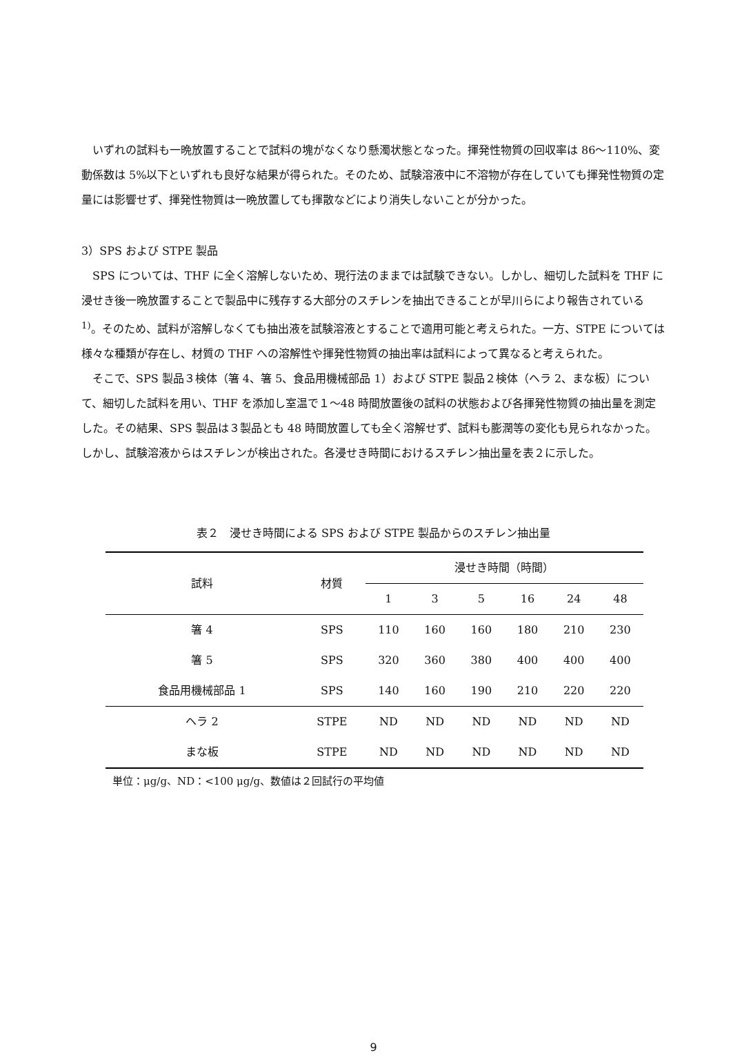いずれの試料も一晩放置することで試料の塊がなくなり懸濁状態となった。揮発性物質の回収率は 86～110%、変動係数は 5%以下といずれも良好な結果が得られた。そのため、試験溶液中に不溶物が存在していても揮発性物質の定量には影響せず、揮発性物質は一晩放置しても揮散などにより消失しないことが分かった。
3）SPS および STPE 製品
SPS については、THF に全く溶解しないため、現行法のままでは試験できない。しかし、細切した試料を THF に浸せき後一晩放置することで製品中に残存する大部分のスチレンを抽出できることが早川らにより報告されている <sup>1)</sup>。そのため、試料が溶解しなくても抽出液を試験溶液とすることで適用可能と考えられた。一方、STPE については様々な種類が存在し、材質の THF への溶解性や揮発性物質の抽出率は試料によって異なると考えられた。
そこで、SPS 製品３検体（箸 4、箸 5、食品用機械部品 1）および STPE 製品２検体（ヘラ 2、まな板）について、細切した試料を用い、THF を添加し室温で１～48 時間放置後の試料の状態および各揮発性物質の抽出量を測定した。その結果、SPS 製品は３製品とも 48 時間放置しても全く溶解せず、試料も膨潤等の変化も見られなかった。しかし、試験溶液からはスチレンが検出された。各浸せき時間におけるスチレン抽出量を表２に示した。
表２　浸せき時間による SPS および STPE 製品からのスチレン抽出量
| 試料 | 材質 | 浸せき時間（時間） | | | | | |
| --- | --- | --- | --- | --- | --- | --- | --- |
| | | 1 | 3 | 5 | 16 | 24 | 48 |
| 箸 4 | SPS | 110 | 160 | 160 | 180 | 210 | 230 |
| 箸 5 | SPS | 320 | 360 | 380 | 400 | 400 | 400 |
| 食品用機械部品 1 | SPS | 140 | 160 | 190 | 210 | 220 | 220 |
| ヘラ 2 | STPE | ND | ND | ND | ND | ND | ND |
| まな板 | STPE | ND | ND | ND | ND | ND | ND |
単位：μg/g、ND：<100 μg/g、数値は２回試行の平均値
9